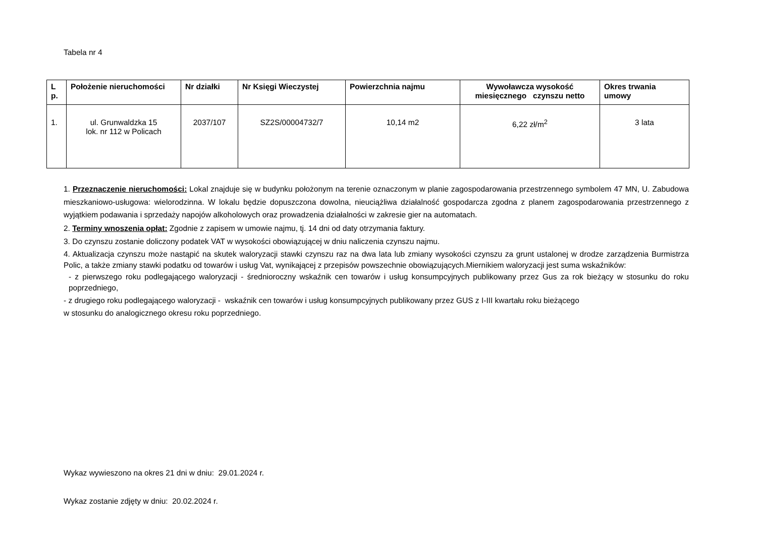Tabela nr 4
| L p. | Położenie nieruchomości | Nr działki | Nr Księgi Wieczystej | Powierzchnia najmu | Wywoławcza wysokość miesięcznego czynszu netto | Okres trwania umowy |
| --- | --- | --- | --- | --- | --- | --- |
| 1. | ul. Grunwaldzka 15 lok. nr 112 w Policach | 2037/107 | SZ2S/00004732/7 | 10,14 m2 | 6,22 zł/m<sup>2</sup> | 3 lata |
1. Przeznaczenie nieruchomości: Lokal znajduje się w budynku położonym na terenie oznaczonym w planie zagospodarowania przestrzennego symbolem 47 MN, U. Zabudowa mieszkaniowo-usługowa: wielorodzinna. W lokalu będzie dopuszczona dowolna, nieuciążliwa działalność gospodarcza zgodna z planem zagospodarowania przestrzennego z wyjątkiem podawania i sprzedaży napojów alkoholowych oraz prowadzenia działalności w zakresie gier na automatach.
2. Terminy wnoszenia opłat: Zgodnie z zapisem w umowie najmu, tj. 14 dni od daty otrzymania faktury.
3. Do czynszu zostanie doliczony podatek VAT w wysokości obowiązującej w dniu naliczenia czynszu najmu.
4. Aktualizacja czynszu może nastąpić na skutek waloryzacji stawki czynszu raz na dwa lata lub zmiany wysokości czynszu za grunt ustalonej w drodze zarządzenia Burmistrza Polic, a także zmiany stawki podatku od towarów i usług Vat, wynikającej z przepisów powszechnie obowiązujących.Miernikiem waloryzacji jest suma wskaźników:
- z pierwszego roku podlegającego waloryzacji - średnioroczny wskaźnik cen towarów i usług konsumpcyjnych publikowany przez Gus za rok bieżący w stosunku do roku poprzedniego,
- z drugiego roku podlegającego waloryzacji - wskaźnik cen towarów i usług konsumpcyjnych publikowany przez GUS z I-III kwartału roku bieżącego
w stosunku do analogicznego okresu roku poprzedniego.
Wykaz wywieszono na okres 21 dni w dniu: 29.01.2024 r.
Wykaz zostanie zdjęty w dniu: 20.02.2024 r.